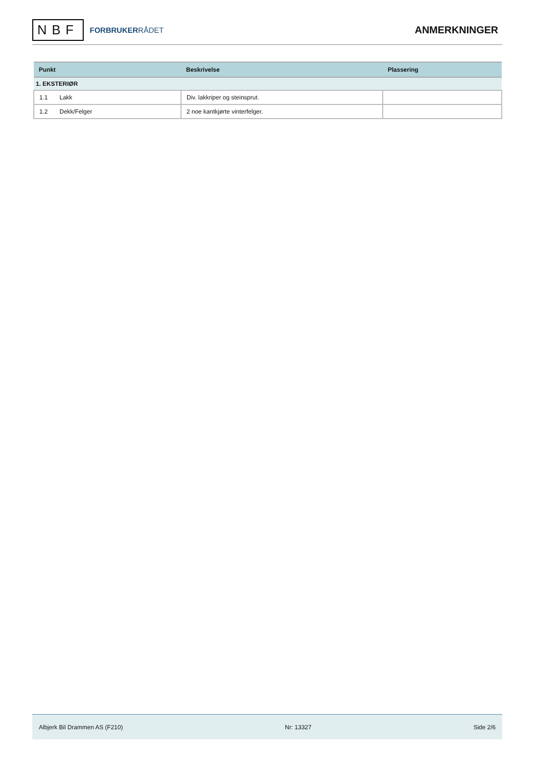NBF
FORBRUKERRÅDET
ANMERKNINGER
| Punkt | Beskrivelse | Plassering |
| --- | --- | --- |
| 1. EKSTERIØR | | |
| 1.1 Lakk | Div. lakkriper og steinsprut. | |
| 1.2 Dekk/Felger | 2 noe kantkjørte vinterfelger. | |
Albjerk Bil Drammen AS (F210) Nr: 13327 Side 2/6